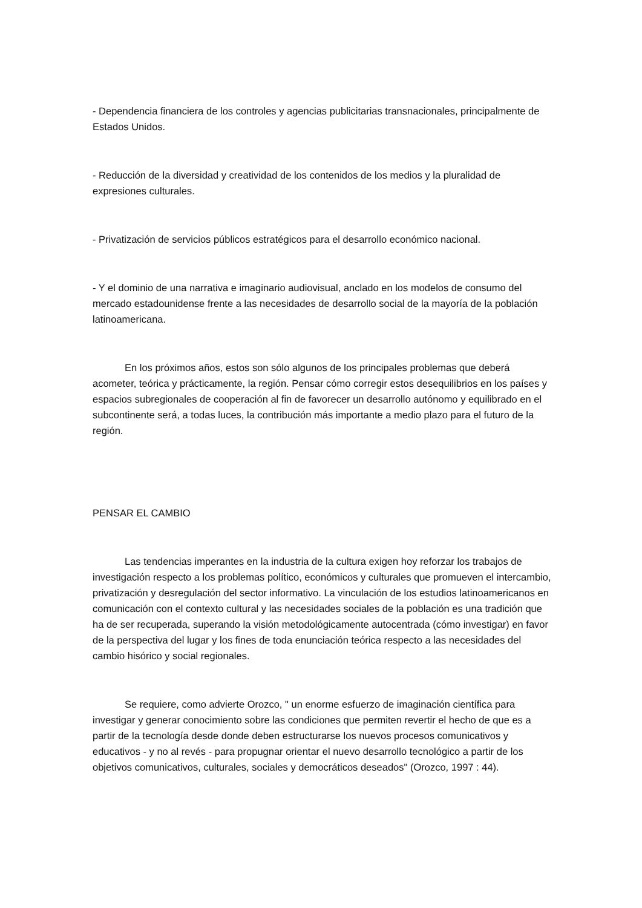- Dependencia financiera de los controles y agencias publicitarias transnacionales, principalmente de Estados Unidos.
- Reducción de la diversidad y creatividad de los contenidos de los medios y la pluralidad de expresiones culturales.
- Privatización de servicios públicos estratégicos para el desarrollo económico nacional.
- Y el dominio de una narrativa e imaginario audiovisual, anclado en los modelos de consumo del mercado estadounidense frente a las necesidades de desarrollo social de la mayoría de la población latinoamericana.
En los próximos años, estos son sólo algunos de los principales problemas que deberá acometer, teórica y prácticamente, la región. Pensar cómo corregir estos desequilibrios en los países y espacios subregionales de cooperación al fin de favorecer un desarrollo autónomo y equilibrado en el subcontinente será, a todas luces, la contribución más importante a medio plazo para el futuro de la región.
PENSAR EL CAMBIO
Las tendencias imperantes en la industria de la cultura exigen hoy reforzar los trabajos de investigación respecto a los problemas político, económicos y culturales que promueven el intercambio, privatización y desregulación del sector informativo. La vinculación de los estudios latinoamericanos en comunicación con el contexto cultural y las necesidades sociales de la población es una tradición que ha de ser recuperada, superando la visión metodológicamente autocentrada (cómo investigar) en favor de la perspectiva del lugar y los fines de toda enunciación teórica respecto a las necesidades del cambio hisórico y social regionales.
Se requiere, como advierte Orozco, " un enorme esfuerzo de imaginación científica para investigar y generar conocimiento sobre las condiciones que permiten revertir el hecho de que es a partir de la tecnología desde donde deben estructurarse los nuevos procesos comunicativos y educativos - y no al revés - para propugnar orientar el nuevo desarrollo tecnológico a partir de los objetivos comunicativos, culturales, sociales y democráticos deseados" (Orozco, 1997 : 44).